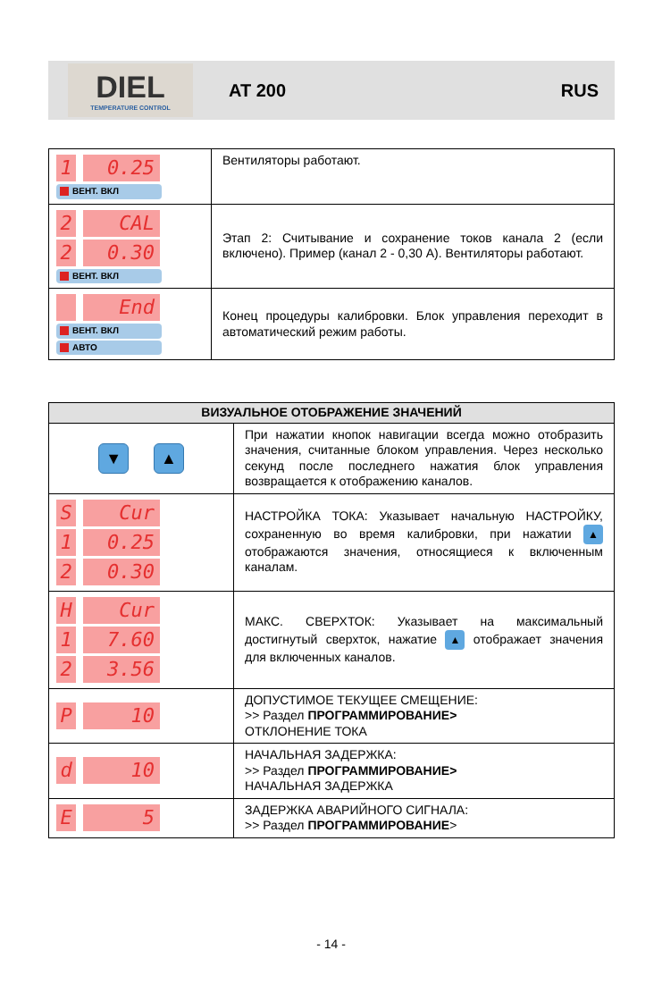DIEL
TEMPERATURE CONTROL
AT 200 RUS
| 1 0.25 ВЕНТ. ВКЛ | Вентиляторы работают. |
| 2 CAL 2 0.30 ВЕНТ. ВКЛ | Этап 2: Считывание и сохранение токов канала 2 (если включено). Пример (канал 2 - 0,30 А). Вентиляторы работают. |
| End ВЕНТ. ВКЛ АВТО | Конец процедуры калибровки. Блок управления переходит в автоматический режим работы. |
| ВИЗУАЛЬНОЕ ОТОБРАЖЕНИЕ ЗНАЧЕНИЙ | |
| --- | --- |
| ▼ ▲ | При нажатии кнопок навигации всегда можно отобразить значения, считанные блоком управления. Через несколько секунд после последнего нажатия блок управления возвращается к отображению каналов. |
| S Cur 1 0.25 2 0.30 | НАСТРОЙКА ТОКА: Указывает начальную НАСТРОЙКУ, сохраненную во время калибровки, при нажатии ▲ отображаются значения, относящиеся к включенным каналам. |
| H Cur 1 7.60 2 3.56 | МАКС. СВЕРХТОК: Указывает на максимальный достигнутый сверхток, нажатие ▲ отображает значения для включенных каналов. |
| P 10 | ДОПУСТИМОЕ ТЕКУЩЕЕ СМЕЩЕНИЕ: >> Раздел ПРОГРАММИРОВАНИЕ> ОТКЛОНЕНИЕ ТОКА |
| d 10 | НАЧАЛЬНАЯ ЗАДЕРЖКА: >> Раздел ПРОГРАММИРОВАНИЕ> НАЧАЛЬНАЯ ЗАДЕРЖКА |
| E 5 | ЗАДЕРЖКА АВАРИЙНОГО СИГНАЛА: >> Раздел ПРОГРАММИРОВАНИЕ > |
- 14 -